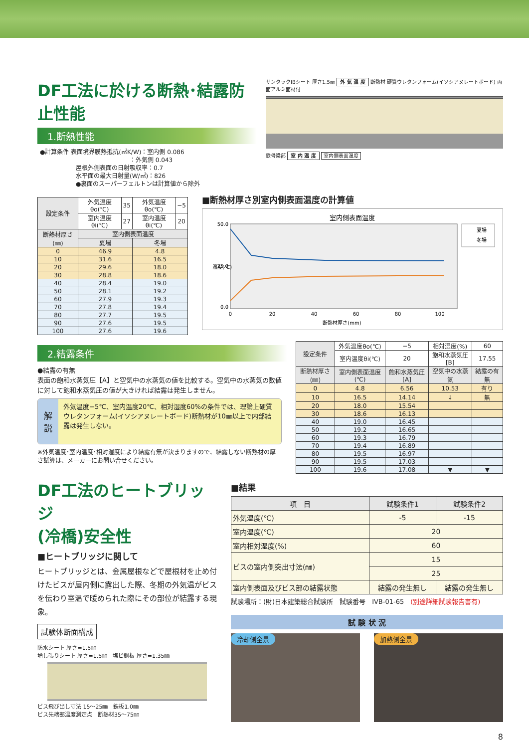DF工法に於ける断熱･結露防止性能
1.断熱性能
●計算条件 表面境界膜熱抵抗(㎡K/W)：室内側 0.086
　　　　　　　　　　　　　　　：外気側 0.043
　　　　　　屋根外側表面の日射吸収率：0.7
　　　　　　水平面の最大日射量(W/㎡)：826
　　　　　　●裏面のスーパーフェルトンは計算値から除外
サンタックIBシート 厚さ1.5㎜ 外 気 温 度 断熱材 硬質ウレタンフォーム(イソシアヌレートボード) 両面アルミ面材付
鉄骨梁部 室 内 温 度 室内側表面温度
| 設定条件 | 外気温度θo(℃) | 35 | 外気温度θo(℃) | −5 |
| | 室内温度θi(℃) | 27 | 室内温度θi(℃) | 20 |
| 断熱材厚さ(㎜) | 室内側表面温度 | | | |
| | 夏場 | | 冬場 | |
| 0 | 46.9 | | 4.8 | |
| 10 | 31.6 | | 16.5 | |
| 20 | 29.6 | | 18.0 | |
| 30 | 28.8 | | 18.6 | |
| 40 | 28.4 | | 19.0 | |
| 50 | 28.1 | | 19.2 | |
| 60 | 27.9 | | 19.3 | |
| 70 | 27.8 | | 19.4 | |
| 80 | 27.7 | | 19.5 | |
| 90 | 27.6 | | 19.5 | |
| 100 | 27.6 | | 19.6 | |
■断熱材厚さ別室内側表面温度の計算値
室内側表面温度
50.0
25.0
0.0
温度(℃)
0
20
40
60
80
100
断熱材厚さ(mm)
夏場
冬場
2.結露条件
●結露の有無
表面の飽和水蒸気圧【A】と空気中の水蒸気の値を比較する。空気中の水蒸気の数値に対して飽和水蒸気圧の値が大きければ結露は発生しません。
解説
外気温度−5℃、室内温度20℃、相対湿度60%の条件では、理論上硬質ウレタンフォーム(イソシアヌレートボード)断熱材が10㎜以上で内部結露は発生しない。
※外気温度･室内温度･相対湿度により結露有無が決まりますので、結露しない断熱材の厚さ試算は、メーカーにお問い合せください。
| 設定条件 | 外気温度θo(℃) | −5 | 相対湿度(%) | 60 |
| | 室内温度θi(℃) | 20 | 飽和水蒸気圧[B] | 17.55 |
| 断熱材厚さ(㎜) | 室内側表面温度(℃) | 飽和水蒸気圧[A] | 空気中の水蒸気 | 結露の有無 |
| 0 | 4.8 | 6.56 | 10.53 | 有り |
| 10 | 16.5 | 14.14 | ↓ | 無 |
| 20 | 18.0 | 15.54 | | |
| 30 | 18.6 | 16.13 | | |
| 40 | 19.0 | 16.45 | | |
| 50 | 19.2 | 16.65 | | |
| 60 | 19.3 | 16.79 | | |
| 70 | 19.4 | 16.89 | | |
| 80 | 19.5 | 16.97 | | |
| 90 | 19.5 | 17.03 | | |
| 100 | 19.6 | 17.08 | ▼ | ▼ |
DF工法のヒートブリッジ
(冷橋)安全性
■ヒートブリッジに関して
ヒートブリッジとは、金属屋根などで屋根材を止め付けたビスが屋内側に露出した際、冬期の外気温がビスを伝わり室温で暖められた際にその部位が結露する現象。
試験体断面構成
防水シート 厚さ=1.5㎜
増し張りシート 厚さ=1.5㎜　塩ビ鋼板 厚さ=1.35㎜
ビス飛び出し寸法 15〜25㎜　鉄板1.0㎜
ビス先端部温度測定点　断熱材35〜75㎜
■結果
| 項 目 | 試験条件1 | 試験条件2 |
| --- | --- | --- |
| 外気温度(℃) | -5 | -15 |
| 室内温度(℃) | 20 | |
| 室内相対湿度(%) | 60 | |
| ビスの室内側突出寸法(㎜) | 15 | |
| | 25 | |
| 室内側表面及びビス部の結露状態 | 結露の発生無し | 結露の発生無し |
試験場所：(財)日本建築総合試験所　試験番号　IVB-01-65　(別途詳細試験報告書有)
試 験 状 況
冷却側全景 加熱側全景
8